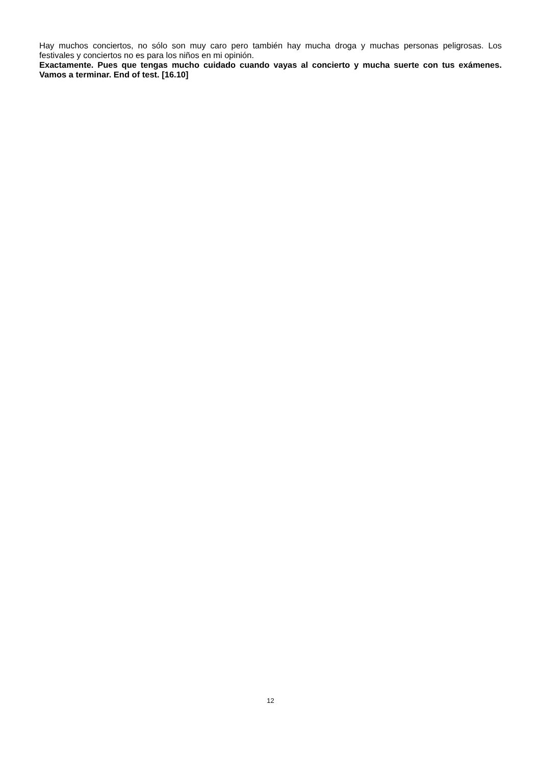Hay muchos conciertos, no sólo son muy caro pero también hay mucha droga y muchas personas peligrosas. Los festivales y conciertos no es para los niños en mi opinión.
Exactamente. Pues que tengas mucho cuidado cuando vayas al concierto y mucha suerte con tus exámenes. Vamos a terminar. End of test. [16.10]
12